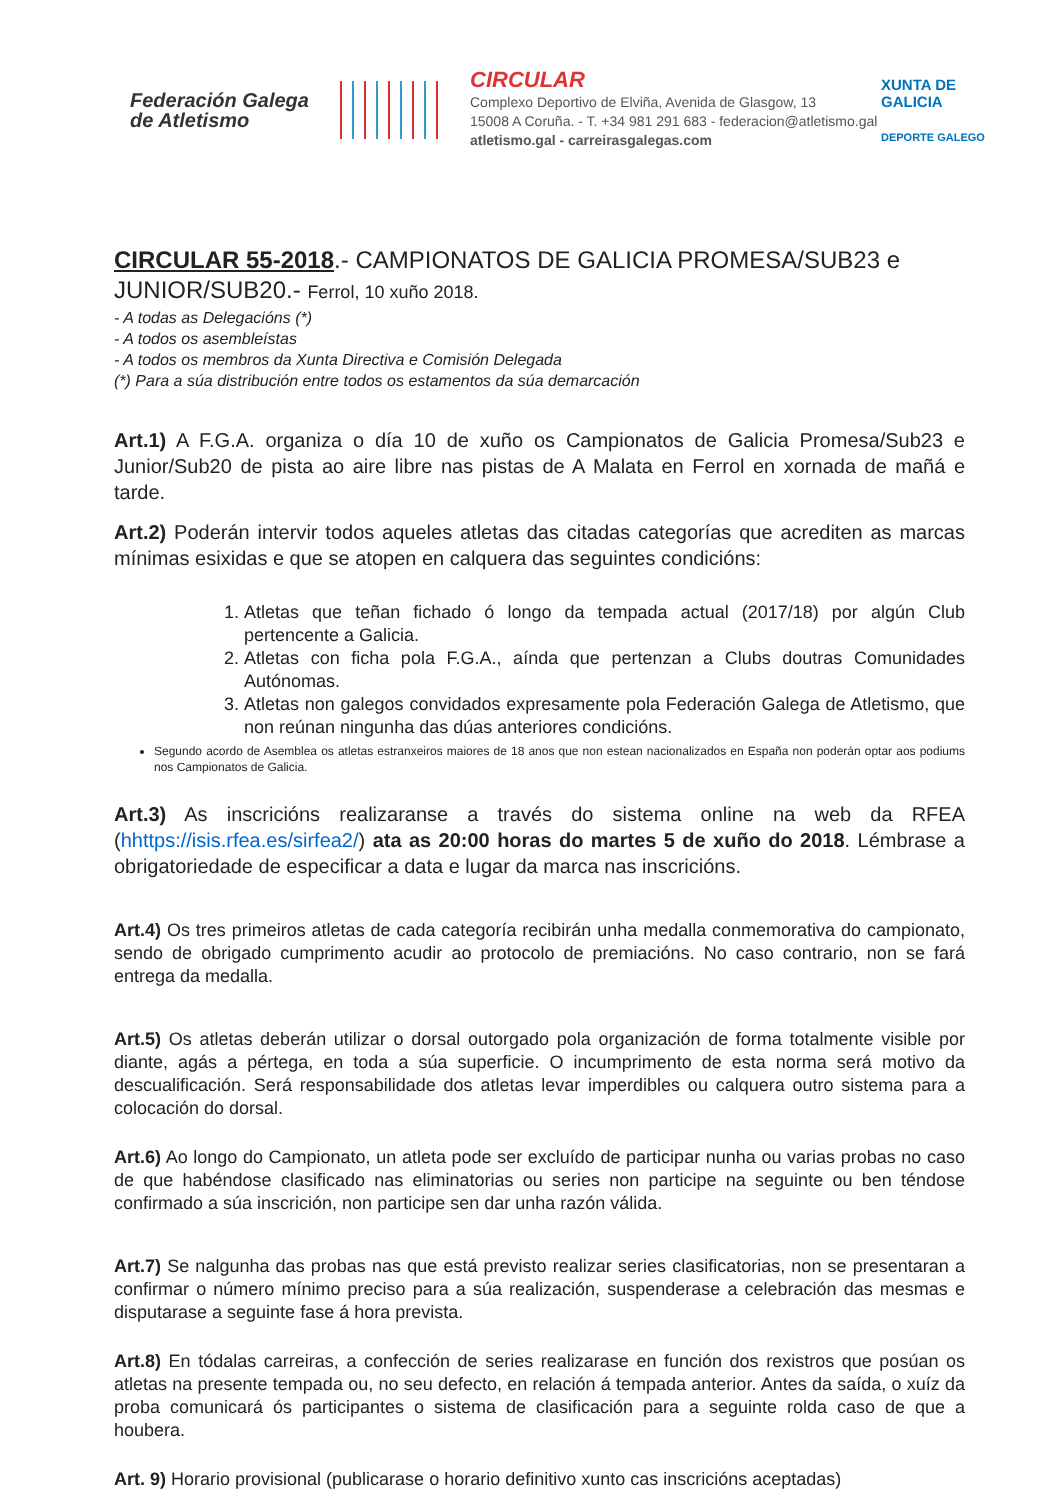Federación Galega de Atletismo
CIRCULAR
Complexo Deportivo de Elviña, Avenida de Glasgow, 13
15008 A Coruña. - T. +34 981 291 683 - federacion@atletismo.gal
atletismo.gal - carreirasgalegas.com
XUNTA DE GALICIA
DEPORTE GALEGO
CIRCULAR 55-2018.- CAMPIONATOS DE GALICIA PROMESA/SUB23 e JUNIOR/SUB20.- Ferrol, 10 xuño 2018.
- A todas as Delegacións (*)
- A todos os asembleístas
- A todos os membros da Xunta Directiva e Comisión Delegada
(*) Para a súa distribución entre todos os estamentos da súa demarcación
Art.1) A F.G.A. organiza o día 10 de xuño os Campionatos de Galicia Promesa/Sub23 e Junior/Sub20 de pista ao aire libre nas pistas de A Malata en Ferrol en xornada de mañá e tarde.
Art.2) Poderán intervir todos aqueles atletas das citadas categorías que acrediten as marcas mínimas esixidas e que se atopen en calquera das seguintes condicións:
1. Atletas que teñan fichado ó longo da tempada actual (2017/18) por algún Club pertencente a Galicia.
2. Atletas con ficha pola F.G.A., aínda que pertenzan a Clubs doutras Comunidades Autónomas.
3. Atletas non galegos convidados expresamente pola Federación Galega de Atletismo, que non reúnan ningunha das dúas anteriores condicións.
Segundo acordo de Asemblea os atletas estranxeiros maiores de 18 anos que non estean nacionalizados en España non poderán optar aos podiums nos Campionatos de Galicia.
Art.3) As inscricións realizaranse a través do sistema online na web da RFEA (hhttps://isis.rfea.es/sirfea2/) ata as 20:00 horas do martes 5 de xuño do 2018. Lémbrase a obrigatoriedade de especificar a data e lugar da marca nas inscricións.
Art.4) Os tres primeiros atletas de cada categoría recibirán unha medalla conmemorativa do campionato, sendo de obrigado cumprimento acudir ao protocolo de premiacións. No caso contrario, non se fará entrega da medalla.
Art.5) Os atletas deberán utilizar o dorsal outorgado pola organización de forma totalmente visible por diante, agás a pértega, en toda a súa superficie. O incumprimento de esta norma será motivo da descualificación. Será responsabilidade dos atletas levar imperdibles ou calquera outro sistema para a colocación do dorsal.
Art.6) Ao longo do Campionato, un atleta pode ser excluído de participar nunha ou varias probas no caso de que habéndose clasificado nas eliminatorias ou series non participe na seguinte ou ben téndose confirmado a súa inscrición, non participe sen dar unha razón válida.
Art.7) Se nalgunha das probas nas que está previsto realizar series clasificatorias, non se presentaran a confirmar o número mínimo preciso para a súa realización, suspenderase a celebración das mesmas e disputarase a seguinte fase á hora prevista.
Art.8) En tódalas carreiras, a confección de series realizarase en función dos rexistros que posúan os atletas na presente tempada ou, no seu defecto, en relación á tempada anterior. Antes da saída, o xuíz da proba comunicará ós participantes o sistema de clasificación para a seguinte rolda caso de que a houbera.
Art. 9) Horario provisional (publicarase o horario definitivo xunto cas inscricións aceptadas)